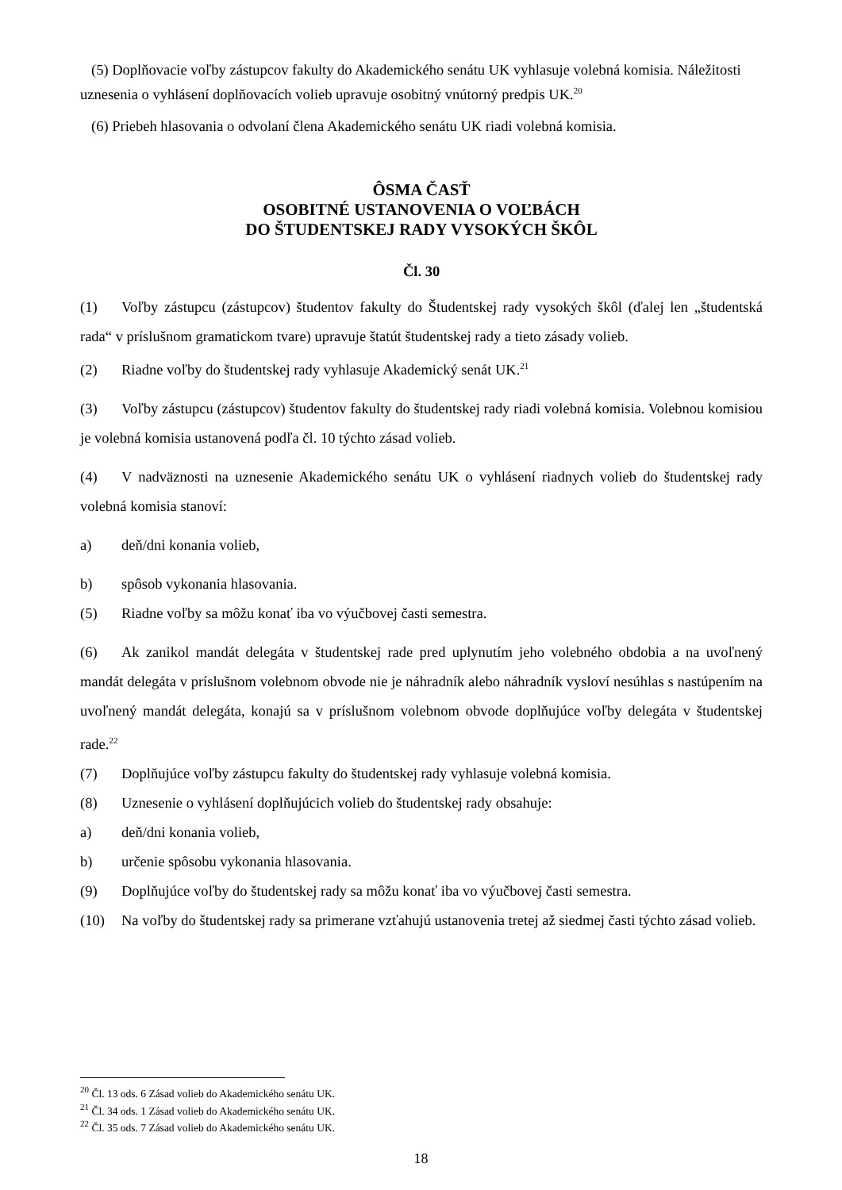(5) Doplňovacie voľby zástupcov fakulty do Akademického senátu UK vyhlasuje volebná komisia. Náležitosti uznesenia o vyhlásení doplňovacích volieb upravuje osobitný vnútorný predpis UK.<sup>20</sup>
(6) Priebeh hlasovania o odvolaní člena Akademického senátu UK riadi volebná komisia.
ÔSMA ČASŤ
OSOBITNÉ USTANOVENIA O VOĽBÁCH
DO ŠTUDENTSKEJ RADY VYSOKÝCH ŠKÔL
Čl. 30
(1) Voľby zástupcu (zástupcov) študentov fakulty do Študentskej rady vysokých škôl (ďalej len „študentská rada“ v príslušnom gramatickom tvare) upravuje štatút študentskej rady a tieto zásady volieb.
(2) Riadne voľby do študentskej rady vyhlasuje Akademický senát UK.<sup>21</sup>
(3) Voľby zástupcu (zástupcov) študentov fakulty do študentskej rady riadi volebná komisia. Volebnou komisiou je volebná komisia ustanovená podľa čl. 10 týchto zásad volieb.
(4) V nadväznosti na uznesenie Akademického senátu UK o vyhlásení riadnych volieb do študentskej rady volebná komisia stanoví:
a) deň/dni konania volieb,
b) spôsob vykonania hlasovania.
(5) Riadne voľby sa môžu konať iba vo výučbovej časti semestra.
(6) Ak zanikol mandát delegáta v študentskej rade pred uplynutím jeho volebného obdobia a na uvoľnený mandát delegáta v príslušnom volebnom obvode nie je náhradník alebo náhradník vysloví nesúhlas s nastúpením na uvoľnený mandát delegáta, konajú sa v príslušnom volebnom obvode doplňujúce voľby delegáta v študentskej rade.<sup>22</sup>
(7) Doplňujúce voľby zástupcu fakulty do študentskej rady vyhlasuje volebná komisia.
(8) Uznesenie o vyhlásení doplňujúcich volieb do študentskej rady obsahuje:
a) deň/dni konania volieb,
b) určenie spôsobu vykonania hlasovania.
(9) Doplňujúce voľby do študentskej rady sa môžu konať iba vo výučbovej časti semestra.
(10) Na voľby do študentskej rady sa primerane vzťahujú ustanovenia tretej až siedmej časti týchto zásad volieb.
<sup>20</sup> Čl. 13 ods. 6 Zásad volieb do Akademického senátu UK.
<sup>21</sup> Čl. 34 ods. 1 Zásad volieb do Akademického senátu UK.
<sup>22</sup> Čl. 35 ods. 7 Zásad volieb do Akademického senátu UK.
18